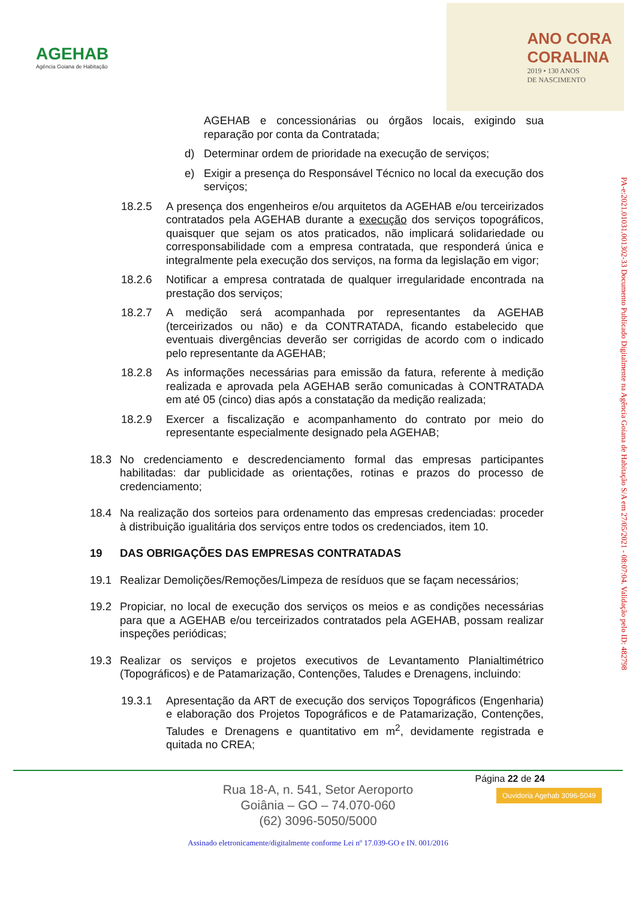AGEHAB
Agência Goiana de Habitação
ANO CORA
CORALINA
2019 • 130 ANOS
DE NASCIMENTO
AGEHAB e concessionárias ou órgãos locais, exigindo sua reparação por conta da Contratada;
d) Determinar ordem de prioridade na execução de serviços;
e) Exigir a presença do Responsável Técnico no local da execução dos serviços;
18.2.5 A presença dos engenheiros e/ou arquitetos da AGEHAB e/ou terceirizados contratados pela AGEHAB durante a execução dos serviços topográficos, quaisquer que sejam os atos praticados, não implicará solidariedade ou corresponsabilidade com a empresa contratada, que responderá única e integralmente pela execução dos serviços, na forma da legislação em vigor;
18.2.6 Notificar a empresa contratada de qualquer irregularidade encontrada na prestação dos serviços;
18.2.7 A medição será acompanhada por representantes da AGEHAB (terceirizados ou não) e da CONTRATADA, ficando estabelecido que eventuais divergências deverão ser corrigidas de acordo com o indicado pelo representante da AGEHAB;
18.2.8 As informações necessárias para emissão da fatura, referente à medição realizada e aprovada pela AGEHAB serão comunicadas à CONTRATADA em até 05 (cinco) dias após a constatação da medição realizada;
18.2.9 Exercer a fiscalização e acompanhamento do contrato por meio do representante especialmente designado pela AGEHAB;
18.3 No credenciamento e descredenciamento formal das empresas participantes habilitadas: dar publicidade as orientações, rotinas e prazos do processo de credenciamento;
18.4 Na realização dos sorteios para ordenamento das empresas credenciadas: proceder à distribuição igualitária dos serviços entre todos os credenciados, item 10.
19 DAS OBRIGAÇÕES DAS EMPRESAS CONTRATADAS
19.1 Realizar Demolições/Remoções/Limpeza de resíduos que se façam necessários;
19.2 Propiciar, no local de execução dos serviços os meios e as condições necessárias para que a AGEHAB e/ou terceirizados contratados pela AGEHAB, possam realizar inspeções periódicas;
19.3 Realizar os serviços e projetos executivos de Levantamento Planialtimétrico (Topográficos) e de Patamarização, Contenções, Taludes e Drenagens, incluindo:
19.3.1 Apresentação da ART de execução dos serviços Topográficos (Engenharia) e elaboração dos Projetos Topográficos e de Patamarização, Contenções, Taludes e Drenagens e quantitativo em m<sup>2</sup>, devidamente registrada e quitada no CREA;
PA-e:2021.01031.001302-33 Documento Publicado Digitalmente na Agência Goiana de Habitação S/A em 27/05/2021 - 08:07:04. Validação pelo ID: 482798
Página 22 de 24
Ouvidoria Agehab 3096-5049
Rua 18-A, n. 541, Setor Aeroporto
Goiânia – GO – 74.070-060
(62) 3096-5050/5000
Assinado eletronicamente/digitalmente conforme Lei nº 17.039-GO e IN. 001/2016